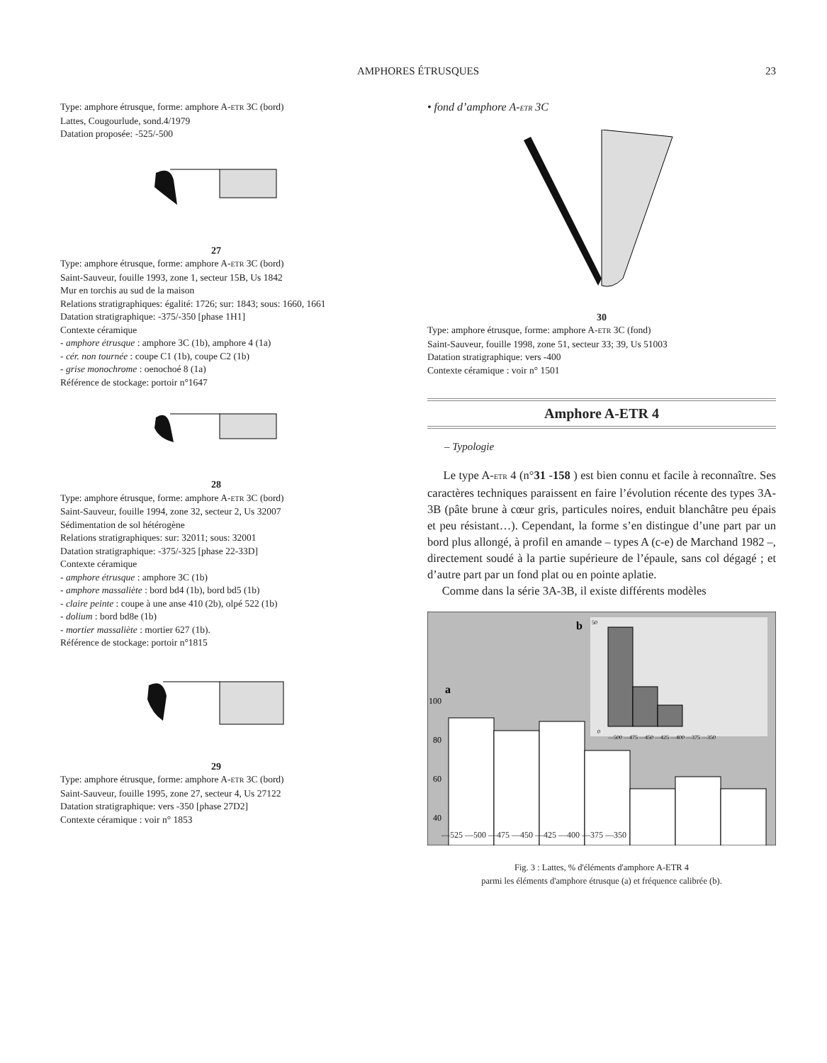AMPHORES ÉTRUSQUES
23
Type: amphore étrusque, forme: amphore A-ETR 3C (bord)
Lattes, Cougourlude, sond.4/1979
Datation proposée: -525/-500
27
Type: amphore étrusque, forme: amphore A-ETR 3C (bord)
Saint-Sauveur, fouille 1993, zone 1, secteur 15B, Us 1842
Mur en torchis au sud de la maison
Relations stratigraphiques: égalité: 1726; sur: 1843; sous: 1660, 1661
Datation stratigraphique: -375/-350 [phase 1H1]
Contexte céramique
- amphore étrusque : amphore 3C (1b), amphore 4 (1a)
- cér. non tournée : coupe C1 (1b), coupe C2 (1b)
- grise monochrome : oenochoé 8 (1a)
Référence de stockage: portoir n°1647
28
Type: amphore étrusque, forme: amphore A-ETR 3C (bord)
Saint-Sauveur, fouille 1994, zone 32, secteur 2, Us 32007
Sédimentation de sol hétérogène
Relations stratigraphiques: sur: 32011; sous: 32001
Datation stratigraphique: -375/-325 [phase 22-33D]
Contexte céramique
- amphore étrusque : amphore 3C (1b)
- amphore massaliète : bord bd4 (1b), bord bd5 (1b)
- claire peinte : coupe à une anse 410 (2b), olpé 522 (1b)
- dolium : bord bd8e (1b)
- mortier massaliète : mortier 627 (1b).
Référence de stockage: portoir n°1815
29
Type: amphore étrusque, forme: amphore A-ETR 3C (bord)
Saint-Sauveur, fouille 1995, zone 27, secteur 4, Us 27122
Datation stratigraphique: vers -350 [phase 27D2]
Contexte céramique : voir n° 1853
• fond d’amphore A-ETR 3C
30
Type: amphore étrusque, forme: amphore A-ETR 3C (fond)
Saint-Sauveur, fouille 1998, zone 51, secteur 33; 39, Us 51003
Datation stratigraphique: vers -400
Contexte céramique : voir n° 1501
Amphore A-ETR 4
– Typologie
Le type A-ETR 4 (n°31 -158 ) est bien connu et facile à reconnaître. Ses caractères techniques paraissent en faire l’évolution récente des types 3A-3B (pâte brune à cœur gris, particules noires, enduit blanchâtre peu épais et peu résistant…). Cependant, la forme s’en distingue d’une part par un bord plus allongé, à profil en amande – types A (c-e) de Marchand 1982 –, directement soudé à la partie supérieure de l’épaule, sans col dégagé ; et d’autre part par un fond plat ou en pointe aplatie.
Comme dans la série 3A-3B, il existe différents modèles
a
b
100
80
60
40
0
50
—500 —475 —450 —425 —400 —375 —350
—525 —500 —475 —450 —425 —400 —375 —350
Fig. 3 : Lattes, % d'éléments d'amphore A-ETR 4
parmi les éléments d'amphore étrusque (a) et fréquence calibrée (b).